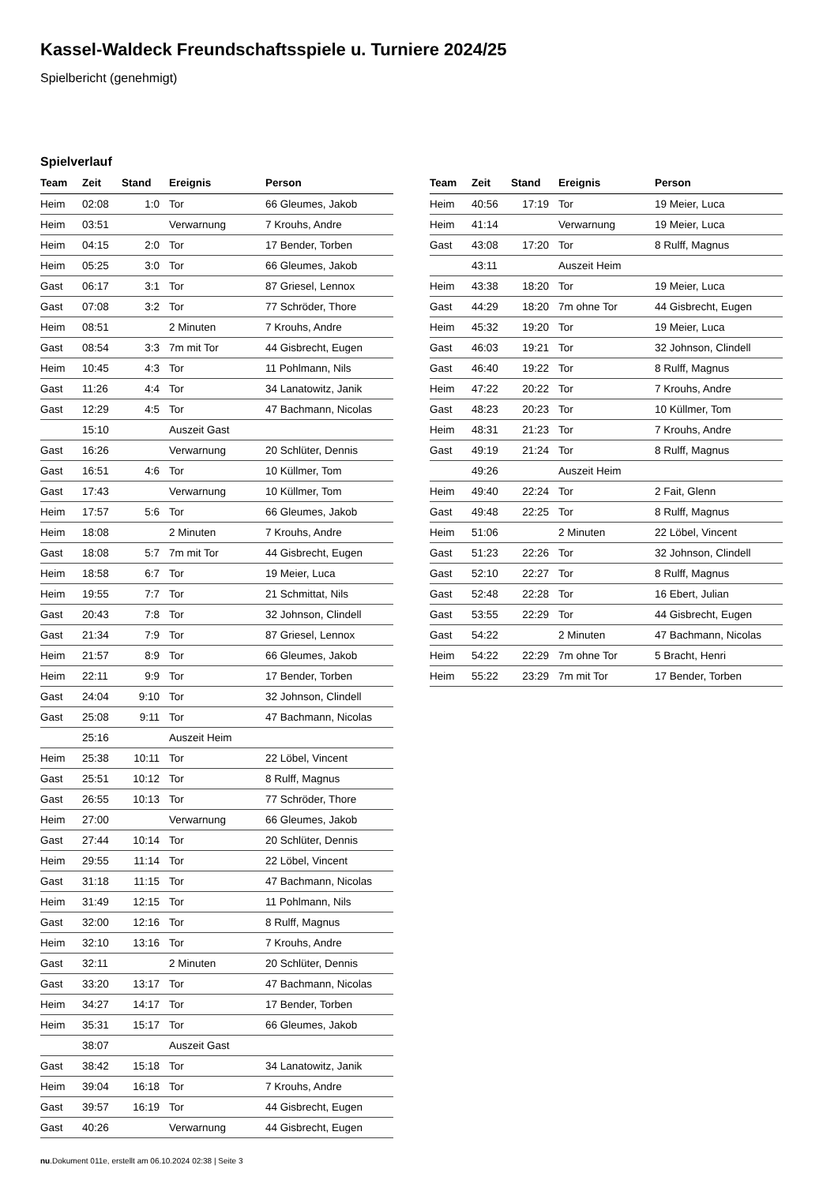Kassel-Waldeck Freundschaftsspiele u. Turniere 2024/25
Spielbericht (genehmigt)
Spielverlauf
| Team | Zeit | Stand | Ereignis | Person |
| --- | --- | --- | --- | --- |
| Heim | 02:08 | 1:0 | Tor | 66 Gleumes, Jakob |
| Heim | 03:51 | | Verwarnung | 7 Krouhs, Andre |
| Heim | 04:15 | 2:0 | Tor | 17 Bender, Torben |
| Heim | 05:25 | 3:0 | Tor | 66 Gleumes, Jakob |
| Gast | 06:17 | 3:1 | Tor | 87 Griesel, Lennox |
| Gast | 07:08 | 3:2 | Tor | 77 Schröder, Thore |
| Heim | 08:51 | | 2 Minuten | 7 Krouhs, Andre |
| Gast | 08:54 | 3:3 | 7m mit Tor | 44 Gisbrecht, Eugen |
| Heim | 10:45 | 4:3 | Tor | 11 Pohlmann, Nils |
| Gast | 11:26 | 4:4 | Tor | 34 Lanatowitz, Janik |
| Gast | 12:29 | 4:5 | Tor | 47 Bachmann, Nicolas |
| | 15:10 | | Auszeit Gast | |
| Gast | 16:26 | | Verwarnung | 20 Schlüter, Dennis |
| Gast | 16:51 | 4:6 | Tor | 10 Küllmer, Tom |
| Gast | 17:43 | | Verwarnung | 10 Küllmer, Tom |
| Heim | 17:57 | 5:6 | Tor | 66 Gleumes, Jakob |
| Heim | 18:08 | | 2 Minuten | 7 Krouhs, Andre |
| Gast | 18:08 | 5:7 | 7m mit Tor | 44 Gisbrecht, Eugen |
| Heim | 18:58 | 6:7 | Tor | 19 Meier, Luca |
| Heim | 19:55 | 7:7 | Tor | 21 Schmittat, Nils |
| Gast | 20:43 | 7:8 | Tor | 32 Johnson, Clindell |
| Gast | 21:34 | 7:9 | Tor | 87 Griesel, Lennox |
| Heim | 21:57 | 8:9 | Tor | 66 Gleumes, Jakob |
| Heim | 22:11 | 9:9 | Tor | 17 Bender, Torben |
| Gast | 24:04 | 9:10 | Tor | 32 Johnson, Clindell |
| Gast | 25:08 | 9:11 | Tor | 47 Bachmann, Nicolas |
| | 25:16 | | Auszeit Heim | |
| Heim | 25:38 | 10:11 | Tor | 22 Löbel, Vincent |
| Gast | 25:51 | 10:12 | Tor | 8 Rulff, Magnus |
| Gast | 26:55 | 10:13 | Tor | 77 Schröder, Thore |
| Heim | 27:00 | | Verwarnung | 66 Gleumes, Jakob |
| Gast | 27:44 | 10:14 | Tor | 20 Schlüter, Dennis |
| Heim | 29:55 | 11:14 | Tor | 22 Löbel, Vincent |
| Gast | 31:18 | 11:15 | Tor | 47 Bachmann, Nicolas |
| Heim | 31:49 | 12:15 | Tor | 11 Pohlmann, Nils |
| Gast | 32:00 | 12:16 | Tor | 8 Rulff, Magnus |
| Heim | 32:10 | 13:16 | Tor | 7 Krouhs, Andre |
| Gast | 32:11 | | 2 Minuten | 20 Schlüter, Dennis |
| Gast | 33:20 | 13:17 | Tor | 47 Bachmann, Nicolas |
| Heim | 34:27 | 14:17 | Tor | 17 Bender, Torben |
| Heim | 35:31 | 15:17 | Tor | 66 Gleumes, Jakob |
| | 38:07 | | Auszeit Gast | |
| Gast | 38:42 | 15:18 | Tor | 34 Lanatowitz, Janik |
| Heim | 39:04 | 16:18 | Tor | 7 Krouhs, Andre |
| Gast | 39:57 | 16:19 | Tor | 44 Gisbrecht, Eugen |
| Gast | 40:26 | | Verwarnung | 44 Gisbrecht, Eugen |
| Team | Zeit | Stand | Ereignis | Person |
| --- | --- | --- | --- | --- |
| Heim | 40:56 | 17:19 | Tor | 19 Meier, Luca |
| Heim | 41:14 | | Verwarnung | 19 Meier, Luca |
| Gast | 43:08 | 17:20 | Tor | 8 Rulff, Magnus |
| | 43:11 | | Auszeit Heim | |
| Heim | 43:38 | 18:20 | Tor | 19 Meier, Luca |
| Gast | 44:29 | 18:20 | 7m ohne Tor | 44 Gisbrecht, Eugen |
| Heim | 45:32 | 19:20 | Tor | 19 Meier, Luca |
| Gast | 46:03 | 19:21 | Tor | 32 Johnson, Clindell |
| Gast | 46:40 | 19:22 | Tor | 8 Rulff, Magnus |
| Heim | 47:22 | 20:22 | Tor | 7 Krouhs, Andre |
| Gast | 48:23 | 20:23 | Tor | 10 Küllmer, Tom |
| Heim | 48:31 | 21:23 | Tor | 7 Krouhs, Andre |
| Gast | 49:19 | 21:24 | Tor | 8 Rulff, Magnus |
| | 49:26 | | Auszeit Heim | |
| Heim | 49:40 | 22:24 | Tor | 2 Fait, Glenn |
| Gast | 49:48 | 22:25 | Tor | 8 Rulff, Magnus |
| Heim | 51:06 | | 2 Minuten | 22 Löbel, Vincent |
| Gast | 51:23 | 22:26 | Tor | 32 Johnson, Clindell |
| Gast | 52:10 | 22:27 | Tor | 8 Rulff, Magnus |
| Gast | 52:48 | 22:28 | Tor | 16 Ebert, Julian |
| Gast | 53:55 | 22:29 | Tor | 44 Gisbrecht, Eugen |
| Gast | 54:22 | | 2 Minuten | 47 Bachmann, Nicolas |
| Heim | 54:22 | 22:29 | 7m ohne Tor | 5 Bracht, Henri |
| Heim | 55:22 | 23:29 | 7m mit Tor | 17 Bender, Torben |
nu.Dokument 011e, erstellt am 06.10.2024 02:38 | Seite 3